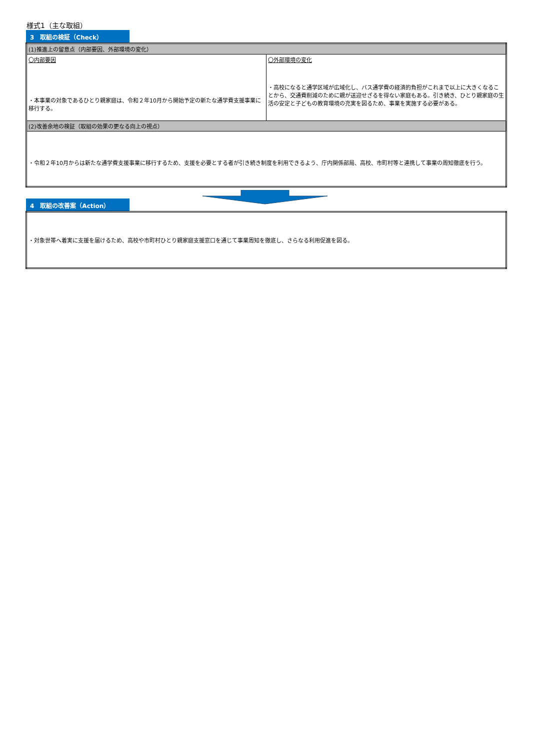様式1（主な取組）
3　取組の検証（Check）
| (1)推進上の留意点（内部要因、外部環境の変化） | |
| 〇内部要因 ・本事業の対象であるひとり親家庭は、令和２年10月から開始予定の新たな通学費支援事業に移行する。 | 〇外部環境の変化 ・高校になると通学区域が広域化し、バス通学費の経済的負担がこれまで以上に大きくなることから、交通費削減のために親が送迎せざるを得ない家庭もある。引き続き、ひとり親家庭の生活の安定と子どもの教育環境の充実を図るため、事業を実施する必要がある。 |
| (2)改善余地の検証（取組の効果の更なる向上の視点） | |
| ・令和２年10月からは新たな通学費支援事業に移行するため、支援を必要とする者が引き続き制度を利用できるよう、庁内関係部局、高校、市町村等と連携して事業の周知徹底を行う。 | |
4　取組の改善案（Action）
| ・対象世帯へ着実に支援を届けるため、高校や市町村ひとり親家庭支援窓口を通じて事業周知を徹底し、さらなる利用促進を図る。 |